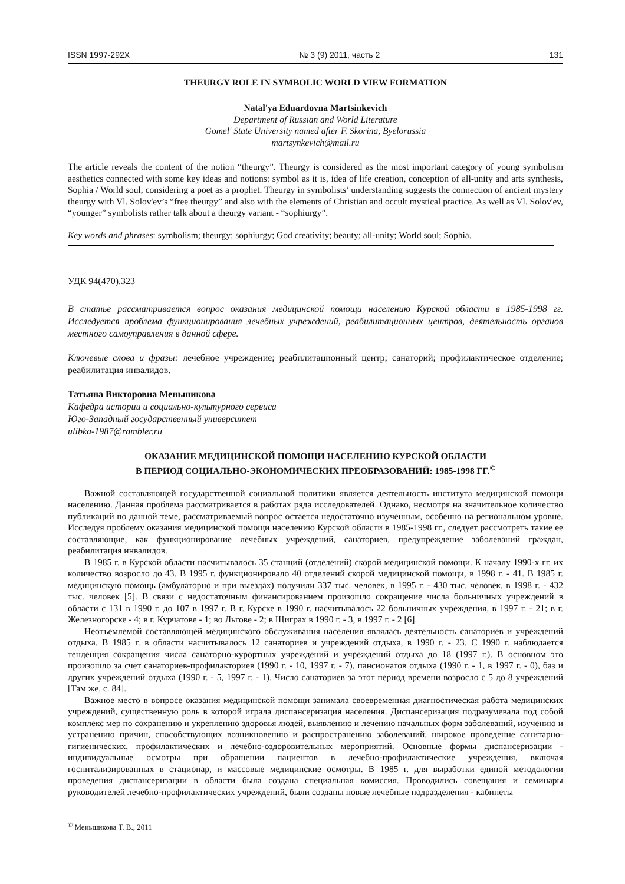ISSN 1997-292X № 3 (9) 2011, часть 2 131
THEURGY ROLE IN SYMBOLIC WORLD VIEW FORMATION
Natal'ya Eduardovna Martsinkevich
Department of Russian and World Literature
Gomel' State University named after F. Skorina, Byelorussia
martsynkevich@mail.ru
The article reveals the content of the notion “theurgy”. Theurgy is considered as the most important category of young symbolism aesthetics connected with some key ideas and notions: symbol as it is, idea of life creation, conception of all-unity and arts synthesis, Sophia / World soul, considering a poet as a prophet. Theurgy in symbolists’ understanding suggests the connection of ancient mystery theurgy with Vl. Solov'ev’s “free theurgy” and also with the elements of Christian and occult mystical practice. As well as Vl. Solov'ev, “younger” symbolists rather talk about a theurgy variant - “sophiurgy”.
Key words and phrases: symbolism; theurgy; sophiurgy; God creativity; beauty; all-unity; World soul; Sophia.
УДК 94(470).323
В статье рассматривается вопрос оказания медицинской помощи населению Курской области в 1985-1998 гг. Исследуется проблема функционирования лечебных учреждений, реабилитационных центров, деятельность органов местного самоуправления в данной сфере.
Ключевые слова и фразы: лечебное учреждение; реабилитационный центр; санаторий; профилактическое отделение; реабилитация инвалидов.
Татьяна Викторовна Меньшикова
Кафедра истории и социально-культурного сервиса
Юго-Западный государственный университет
ulibka-1987@rambler.ru
ОКАЗАНИЕ МЕДИЦИНСКОЙ ПОМОЩИ НАСЕЛЕНИЮ КУРСКОЙ ОБЛАСТИ
В ПЕРИОД СОЦИАЛЬНО-ЭКОНОМИЧЕСКИХ ПРЕОБРАЗОВАНИЙ: 1985-1998 ГГ.<sup>©</sup>
Важной составляющей государственной социальной политики является деятельность института медицинской помощи населению. Данная проблема рассматривается в работах ряда исследователей. Однако, несмотря на значительное количество публикаций по данной теме, рассматриваемый вопрос остается недостаточно изученным, особенно на региональном уровне. Исследуя проблему оказания медицинской помощи населению Курской области в 1985-1998 гг., следует рассмотреть такие ее составляющие, как функционирование лечебных учреждений, санаториев, предупреждение заболеваний граждан, реабилитация инвалидов.
В 1985 г. в Курской области насчитывалось 35 станций (отделений) скорой медицинской помощи. К началу 1990-х гг. их количество возросло до 43. В 1995 г. функционировало 40 отделений скорой медицинской помощи, в 1998 г. - 41. В 1985 г. медицинскую помощь (амбулаторно и при выездах) получили 337 тыс. человек, в 1995 г. - 430 тыс. человек, в 1998 г. - 432 тыс. человек [5]. В связи с недостаточным финансированием произошло сокращение числа больничных учреждений в области с 131 в 1990 г. до 107 в 1997 г. В г. Курске в 1990 г. насчитывалось 22 больничных учреждения, в 1997 г. - 21; в г. Железногорске - 4; в г. Курчатове - 1; во Льгове - 2; в Щиграх в 1990 г. - 3, в 1997 г. - 2 [6].
Неотъемлемой составляющей медицинского обслуживания населения являлась деятельность санаториев и учреждений отдыха. В 1985 г. в области насчитывалось 12 санаториев и учреждений отдыха, в 1990 г. - 23. С 1990 г. наблюдается тенденция сокращения числа санаторно-курортных учреждений и учреждений отдыха до 18 (1997 г.). В основном это произошло за счет санаториев-профилакториев (1990 г. - 10, 1997 г. - 7), пансионатов отдыха (1990 г. - 1, в 1997 г. - 0), баз и других учреждений отдыха (1990 г. - 5, 1997 г. - 1). Число санаториев за этот период времени возросло с 5 до 8 учреждений [Там же, с. 84].
Важное место в вопросе оказания медицинской помощи занимала своевременная диагностическая работа медицинских учреждений, существенную роль в которой играла диспансеризация населения. Диспансеризация подразумевала под собой комплекс мер по сохранению и укреплению здоровья людей, выявлению и лечению начальных форм заболеваний, изучению и устранению причин, способствующих возникновению и распространению заболеваний, широкое проведение санитарно-гигиенических, профилактических и лечебно-оздоровительных мероприятий. Основные формы диспансеризации - индивидуальные осмотры при обращении пациентов в лечебно-профилактические учреждения, включая госпитализированных в стационар, и массовые медицинские осмотры. В 1985 г. для выработки единой методологии проведения диспансеризации в области была создана специальная комиссия. Проводились совещания и семинары руководителей лечебно-профилактических учреждений, были созданы новые лечебные подразделения - кабинеты
<sup>©</sup> Меньшикова Т. В., 2011